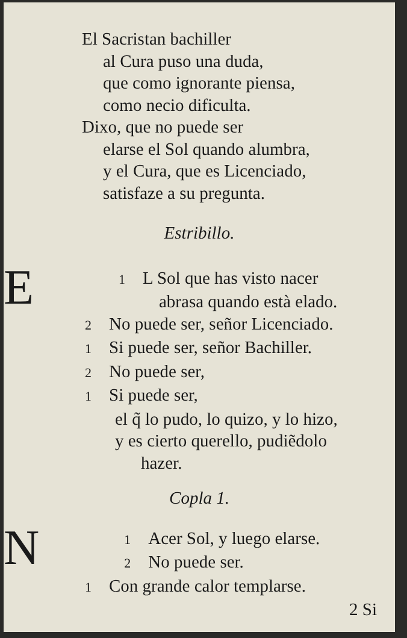El Sacristan bachiller
al Cura puso una duda,
que como ignorante piensa,
como necio dificulta.
Dixo, que no puede ser
elarse el Sol quando alumbra,
y el Cura, que es Licenciado,
satisfaze a su pregunta.
Estribillo.
1 E L Sol que has visto nacer
abrasa quando està elado.
2 No puede ser, señor Licenciado.
1 Si puede ser, señor Bachiller.
2 No puede ser,
1 Si puede ser,
el q̃ lo pudo, lo quizo, y lo hizo,
y es cierto querello, pudiẽdolo
hazer.
Copla 1.
1 N Acer Sol, y luego elarse.
2 No puede ser.
1 Con grande calor templarse.
2 Si